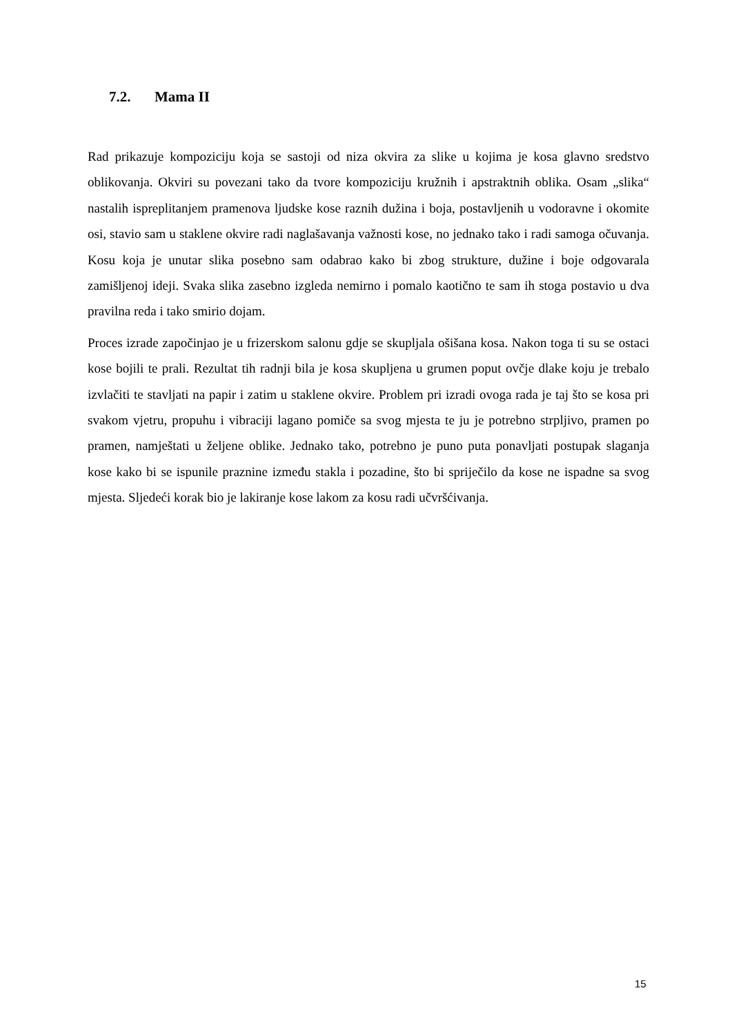7.2. Mama II
Rad prikazuje kompoziciju koja se sastoji od niza okvira za slike u kojima je kosa glavno sredstvo oblikovanja. Okviri su povezani tako da tvore kompoziciju kružnih i apstraktnih oblika. Osam „slika“ nastalih ispreplitanjem pramenova ljudske kose raznih dužina i boja, postavljenih u vodoravne i okomite osi, stavio sam u staklene okvire radi naglašavanja važnosti kose, no jednako tako i radi samoga očuvanja. Kosu koja je unutar slika posebno sam odabrao kako bi zbog strukture, dužine i boje odgovarala zamišljenoj ideji. Svaka slika zasebno izgleda nemirno i pomalo kaotično te sam ih stoga postavio u dva pravilna reda i tako smirio dojam.
Proces izrade započinjao je u frizerskom salonu gdje se skupljala ošišana kosa. Nakon toga ti su se ostaci kose bojili te prali. Rezultat tih radnji bila je kosa skupljena u grumen poput ovčje dlake koju je trebalo izvlačiti te stavljati na papir i zatim u staklene okvire. Problem pri izradi ovoga rada je taj što se kosa pri svakom vjetru, propuhu i vibraciji lagano pomiče sa svog mjesta te ju je potrebno strpljivo, pramen po pramen, namještati u željene oblike. Jednako tako, potrebno je puno puta ponavljati postupak slaganja kose kako bi se ispunile praznine između stakla i pozadine, što bi spriječilo da kose ne ispadne sa svog mjesta. Sljedeći korak bio je lakiranje kose lakom za kosu radi učvršćivanja.
15